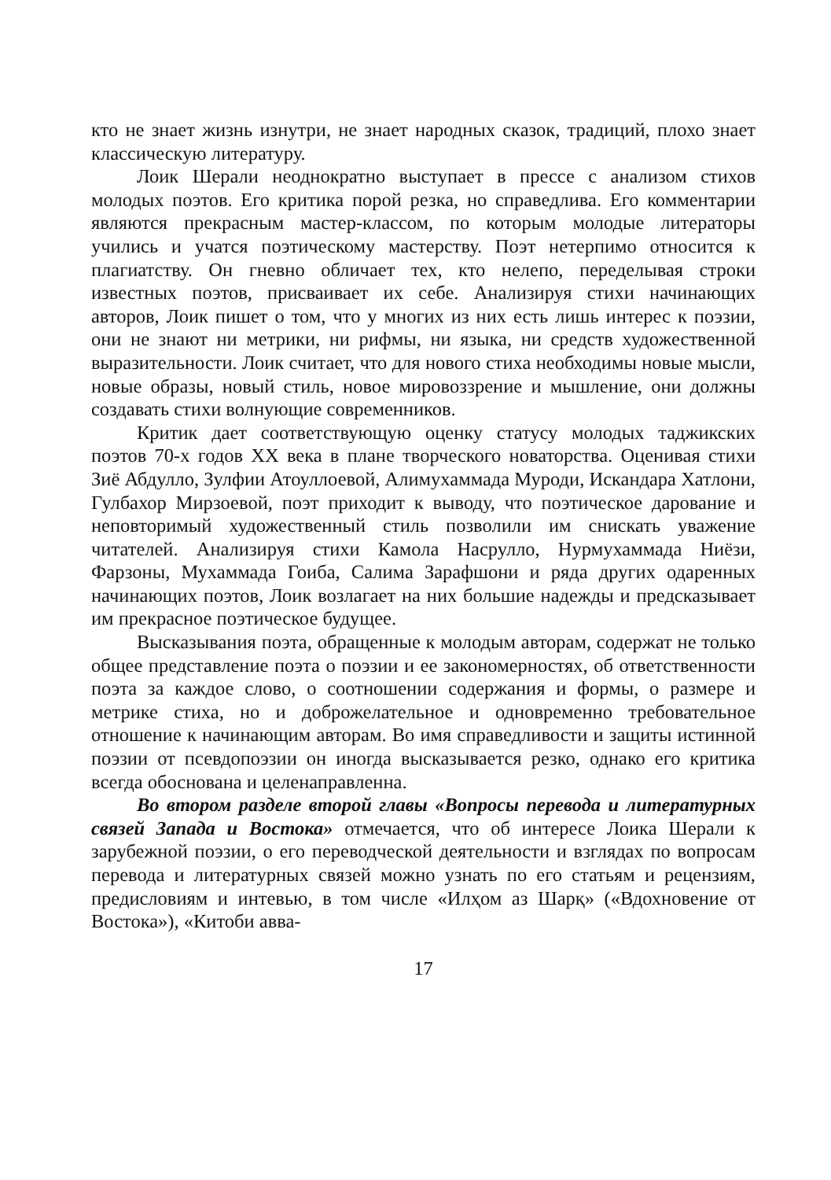кто не знает жизнь изнутри, не знает народных сказок, традиций, плохо знает классическую литературу.
Лоик Шерали неоднократно выступает в прессе с анализом стихов молодых поэтов. Его критика порой резка, но справедлива. Его комментарии являются прекрасным мастер-классом, по которым молодые литераторы учились и учатся поэтическому мастерству. Поэт нетерпимо относится к плагиатству. Он гневно обличает тех, кто нелепо, переделывая строки известных поэтов, присваивает их себе. Анализируя стихи начинающих авторов, Лоик пишет о том, что у многих из них есть лишь интерес к поэзии, они не знают ни метрики, ни рифмы, ни языка, ни средств художественной выразительности. Лоик считает, что для нового стиха необходимы новые мысли, новые образы, новый стиль, новое мировоззрение и мышление, они должны создавать стихи волнующие современников.
Критик дает соответствующую оценку статусу молодых таджикских поэтов 70-х годов XX века в плане творческого новаторства. Оценивая стихи Зиё Абдулло, Зулфии Атоуллоевой, Алимухаммада Муроди, Искандара Хатлони, Гулбахор Мирзоевой, поэт приходит к выводу, что поэтическое дарование и неповторимый художественный стиль позволили им снискать уважение читателей. Анализируя стихи Камола Насрулло, Нурмухаммада Ниёзи, Фарзоны, Мухаммада Гоиба, Салима Зарафшони и ряда других одаренных начинающих поэтов, Лоик возлагает на них большие надежды и предсказывает им прекрасное поэтическое будущее.
Высказывания поэта, обращенные к молодым авторам, содержат не только общее представление поэта о поэзии и ее закономерностях, об ответственности поэта за каждое слово, о соотношении содержания и формы, о размере и метрике стиха, но и доброжелательное и одновременно требовательное отношение к начинающим авторам. Во имя справедливости и защиты истинной поэзии от псевдопоэзии он иногда высказывается резко, однако его критика всегда обоснована и целенаправленна.
Во втором разделе второй главы «Вопросы перевода и литературных связей Запада и Востока» отмечается, что об интересе Лоика Шерали к зарубежной поэзии, о его переводческой деятельности и взглядах по вопросам перевода и литературных связей можно узнать по его статьям и рецензиям, предисловиям и интевью, в том числе «Илҳом аз Шарқ» («Вдохновение от Востока»), «Китоби авва-
17